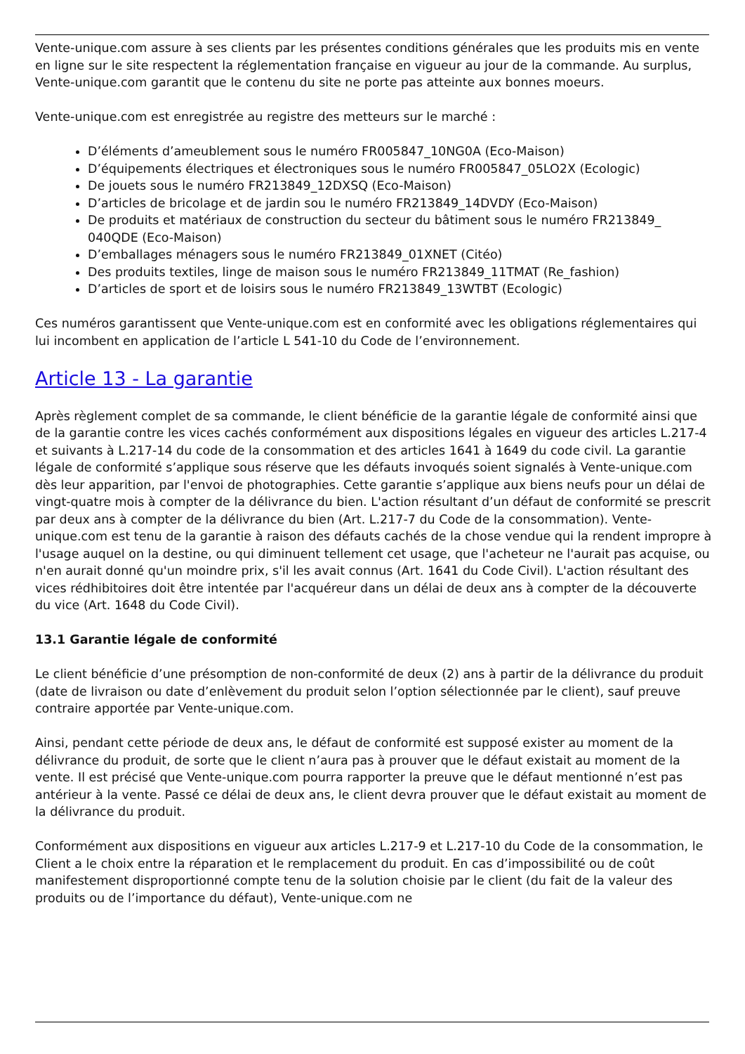Vente-unique.com assure à ses clients par les présentes conditions générales que les produits mis en vente en ligne sur le site respectent la réglementation française en vigueur au jour de la commande. Au surplus, Vente-unique.com garantit que le contenu du site ne porte pas atteinte aux bonnes moeurs.
Vente-unique.com est enregistrée au registre des metteurs sur le marché :
D’éléments d’ameublement sous le numéro FR005847_10NG0A (Eco-Maison)
D’équipements électriques et électroniques sous le numéro FR005847_05LO2X (Ecologic)
De jouets sous le numéro FR213849_12DXSQ (Eco-Maison)
D’articles de bricolage et de jardin sou le numéro FR213849_14DVDY (Eco-Maison)
De produits et matériaux de construction du secteur du bâtiment sous le numéro FR213849_ 040QDE (Eco-Maison)
D’emballages ménagers sous le numéro FR213849_01XNET (Citéo)
Des produits textiles, linge de maison sous le numéro FR213849_11TMAT (Re_fashion)
D’articles de sport et de loisirs sous le numéro FR213849_13WTBT (Ecologic)
Ces numéros garantissent que Vente-unique.com est en conformité avec les obligations réglementaires qui lui incombent en application de l’article L 541-10 du Code de l’environnement.
Article 13 - La garantie
Après règlement complet de sa commande, le client bénéficie de la garantie légale de conformité ainsi que de la garantie contre les vices cachés conformément aux dispositions légales en vigueur des articles L.217-4 et suivants à L.217-14 du code de la consommation et des articles 1641 à 1649 du code civil. La garantie légale de conformité s’applique sous réserve que les défauts invoqués soient signalés à Vente-unique.com dès leur apparition, par l'envoi de photographies. Cette garantie s’applique aux biens neufs pour un délai de vingt-quatre mois à compter de la délivrance du bien. L'action résultant d’un défaut de conformité se prescrit par deux ans à compter de la délivrance du bien (Art. L.217-7 du Code de la consommation). Vente-unique.com est tenu de la garantie à raison des défauts cachés de la chose vendue qui la rendent impropre à l'usage auquel on la destine, ou qui diminuent tellement cet usage, que l'acheteur ne l'aurait pas acquise, ou n'en aurait donné qu'un moindre prix, s'il les avait connus (Art. 1641 du Code Civil). L'action résultant des vices rédhibitoires doit être intentée par l'acquéreur dans un délai de deux ans à compter de la découverte du vice (Art. 1648 du Code Civil).
13.1 Garantie légale de conformité
Le client bénéficie d’une présomption de non-conformité de deux (2) ans à partir de la délivrance du produit (date de livraison ou date d’enlèvement du produit selon l’option sélectionnée par le client), sauf preuve contraire apportée par Vente-unique.com.
Ainsi, pendant cette période de deux ans, le défaut de conformité est supposé exister au moment de la délivrance du produit, de sorte que le client n’aura pas à prouver que le défaut existait au moment de la vente. Il est précisé que Vente-unique.com pourra rapporter la preuve que le défaut mentionné n’est pas antérieur à la vente. Passé ce délai de deux ans, le client devra prouver que le défaut existait au moment de la délivrance du produit.
Conformément aux dispositions en vigueur aux articles L.217-9 et L.217-10 du Code de la consommation, le Client a le choix entre la réparation et le remplacement du produit. En cas d’impossibilité ou de coût manifestement disproportionné compte tenu de la solution choisie par le client (du fait de la valeur des produits ou de l’importance du défaut), Vente-unique.com ne